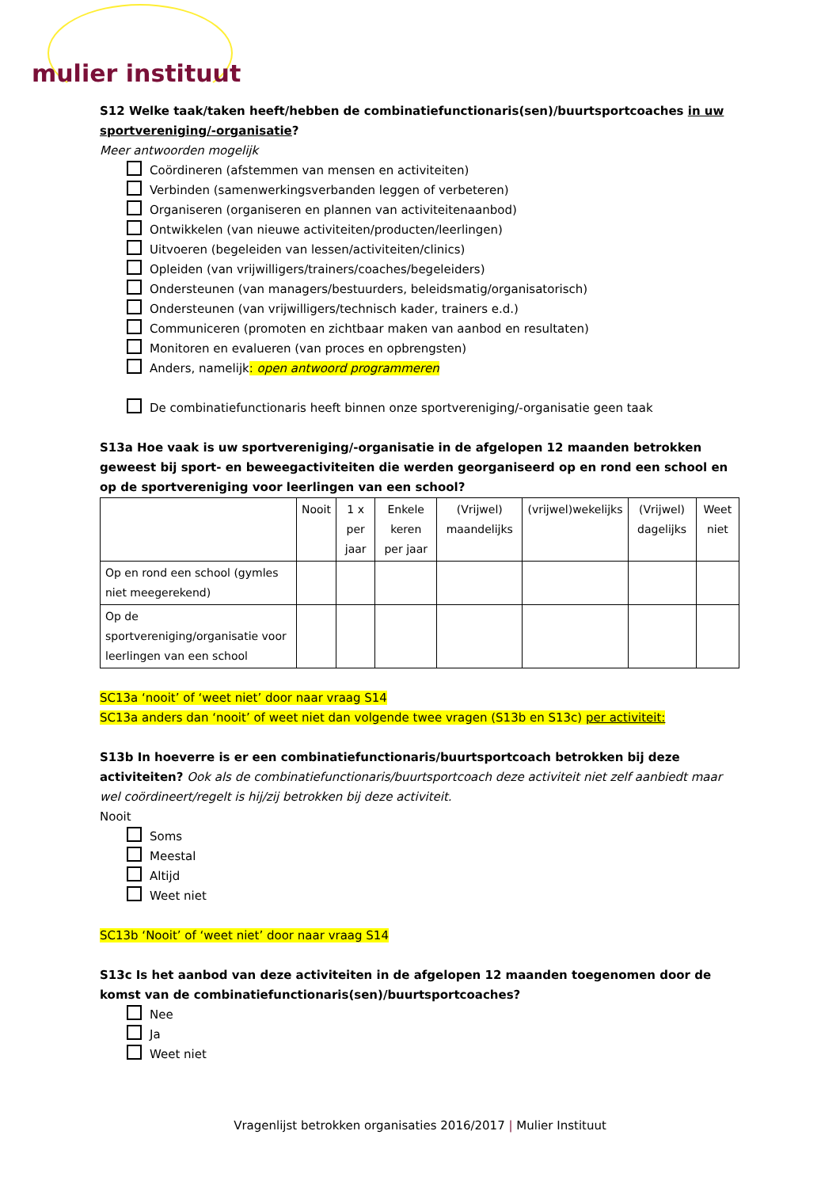mulier instituut
S12 Welke taak/taken heeft/hebben de combinatiefunctionaris(sen)/buurtsportcoaches in uw sportvereniging/-organisatie?
Meer antwoorden mogelijk
Coördineren (afstemmen van mensen en activiteiten)
Verbinden (samenwerkingsverbanden leggen of verbeteren)
Organiseren (organiseren en plannen van activiteitenaanbod)
Ontwikkelen (van nieuwe activiteiten/producten/leerlingen)
Uitvoeren (begeleiden van lessen/activiteiten/clinics)
Opleiden (van vrijwilligers/trainers/coaches/begeleiders)
Ondersteunen (van managers/bestuurders, beleidsmatig/organisatorisch)
Ondersteunen (van vrijwilligers/technisch kader, trainers e.d.)
Communiceren (promoten en zichtbaar maken van aanbod en resultaten)
Monitoren en evalueren (van proces en opbrengsten)
Anders, namelijk: open antwoord programmeren
De combinatiefunctionaris heeft binnen onze sportvereniging/-organisatie geen taak
S13a Hoe vaak is uw sportvereniging/-organisatie in de afgelopen 12 maanden betrokken geweest bij sport- en beweegactiviteiten die werden georganiseerd op en rond een school en op de sportvereniging voor leerlingen van een school?
| | Nooit | 1 x per jaar | Enkele keren per jaar | (Vrijwel) maandelijks | (vrijwel)wekelijks | (Vrijwel) dagelijks | Weet niet |
| --- | --- | --- | --- | --- | --- | --- | --- |
| Op en rond een school (gymles niet meegerekend) | | | | | | | |
| Op de sportvereniging/organisatie voor leerlingen van een school | | | | | | | |
SC13a ‘nooit’ of ‘weet niet’ door naar vraag S14
SC13a anders dan ‘nooit’ of weet niet dan volgende twee vragen (S13b en S13c) per activiteit:
S13b In hoeverre is er een combinatiefunctionaris/buurtsportcoach betrokken bij deze activiteiten? Ook als de combinatiefunctionaris/buurtsportcoach deze activiteit niet zelf aanbiedt maar wel coördineert/regelt is hij/zij betrokken bij deze activiteit.
Nooit
Soms
Meestal
Altijd
Weet niet
SC13b ‘Nooit’ of ‘weet niet’ door naar vraag S14
S13c Is het aanbod van deze activiteiten in de afgelopen 12 maanden toegenomen door de komst van de combinatiefunctionaris(sen)/buurtsportcoaches?
Nee
Ja
Weet niet
Vragenlijst betrokken organisaties 2016/2017 | Mulier Instituut